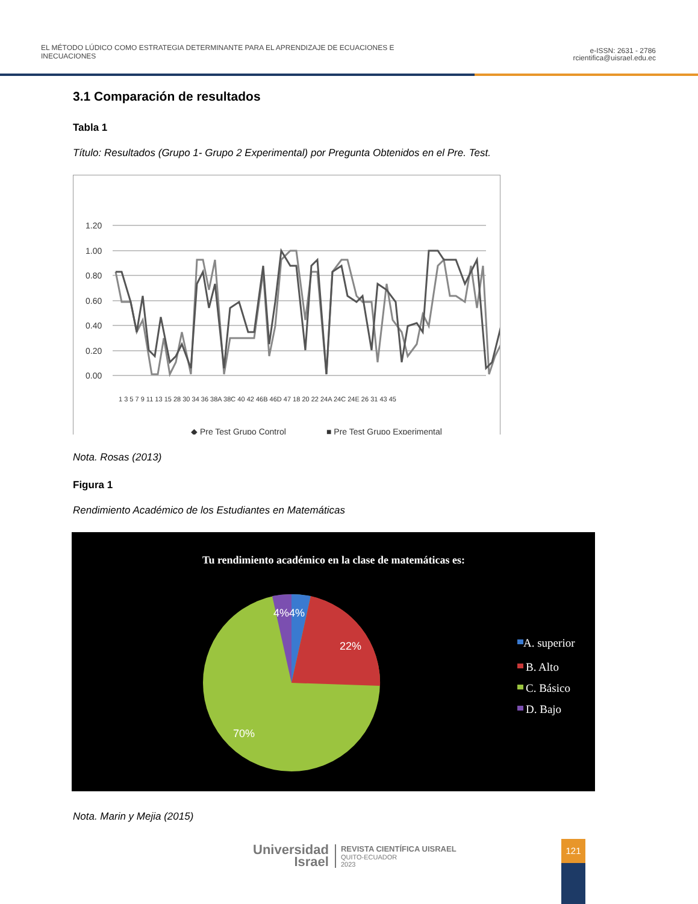EL MÉTODO LÚDICO COMO ESTRATEGIA DETERMINANTE PARA EL APRENDIZAJE DE ECUACIONES E
INECUACIONES
e-ISSN: 2631 - 2786
rcientifica@uisrael.edu.ec
3.1 Comparación de resultados
Tabla 1
Título: Resultados (Grupo 1- Grupo 2 Experimental) por Pregunta Obtenidos en el Pre. Test.
1.20
1.00
0.80
0.60
0.40
0.20
0.00
◆ Pre Test Grupo Control
■ Pre Test Grupo Experimental
1 3 5 7 9 11 13 15 28 30 34 36 38A 38C 40 42 46B 46D 47 18 20 22 24A 24C 24E 26 31 43 45
Nota. Rosas (2013)
Figura 1
Rendimiento Académico de los Estudiantes en Matemáticas
Tu rendimiento académico en la clase de matemáticas es:
4%4%
22%
70%
A. superior
B. Alto
C. Básico
D. Bajo
Nota. Marin y Mejia (2015)
Universidad
Israel
REVISTA CIENTÍFICA UISRAEL
QUITO-ECUADOR
2023
121